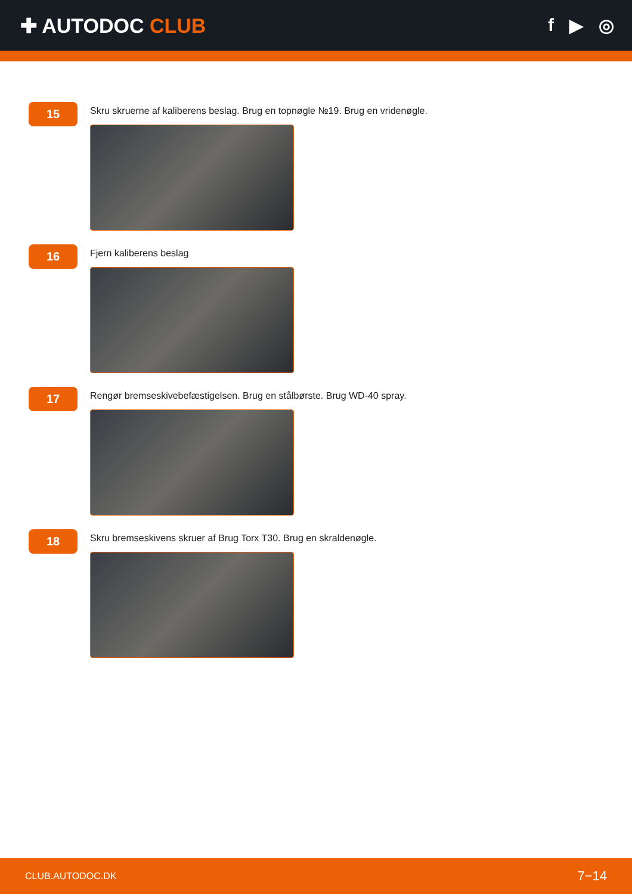✚ AUTODOC CLUB f ▶ ◎
15
Skru skruerne af kaliberens beslag. Brug en topnøgle №19. Brug en vridenøgle.
16
Fjern kaliberens beslag
17
Rengør bremseskivebefæstigelsen. Brug en stålbørste. Brug WD-40 spray.
18
Skru bremseskivens skruer af Brug Torx T30. Brug en skraldenøgle.
CLUB.AUTODOC.DK 7−14